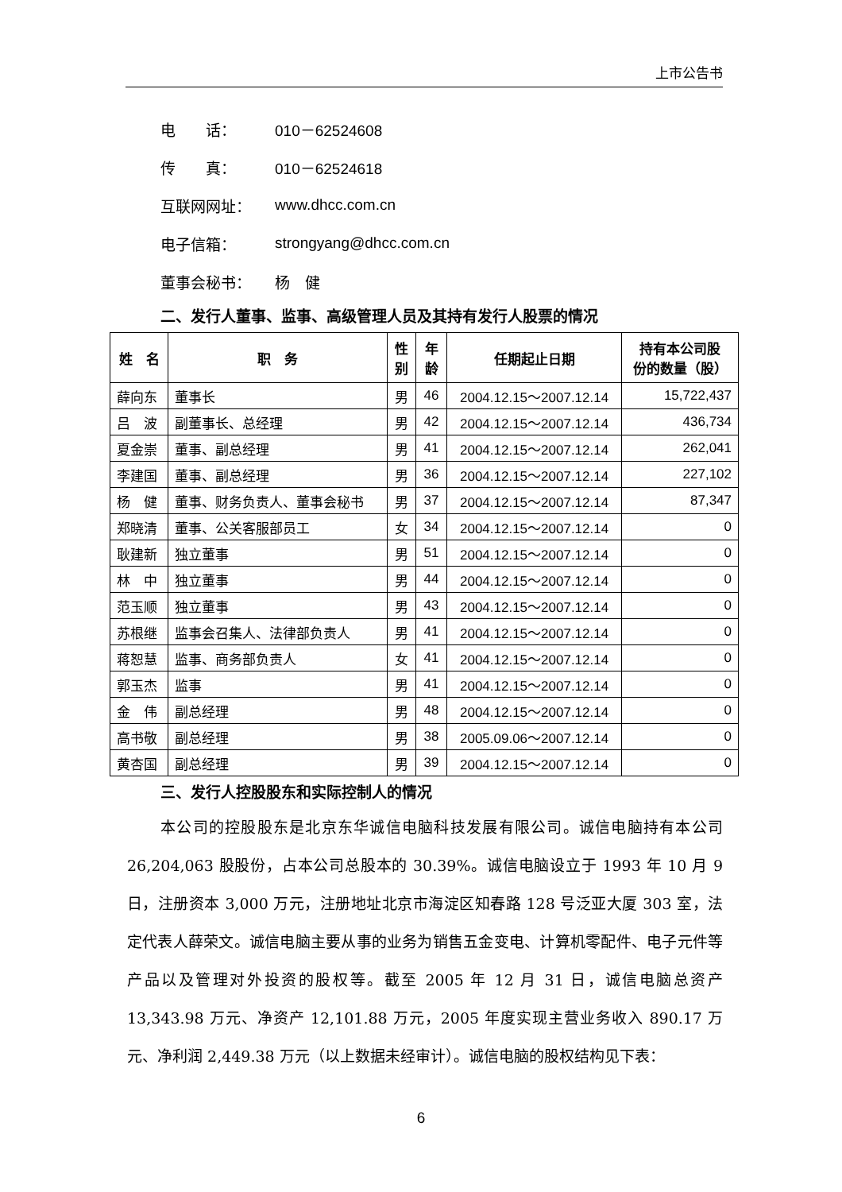上市公告书
电　　话： 010－62524608
传　　真： 010－62524618
互联网网址： www.dhcc.com.cn
电子信箱： strongyang@dhcc.com.cn
董事会秘书： 杨　健
二、发行人董事、监事、高级管理人员及其持有发行人股票的情况
| 姓 名 | 职 务 | 性 别 | 年 龄 | 任期起止日期 | 持有本公司股 份的数量（股） |
| --- | --- | --- | --- | --- | --- |
| 薛向东 | 董事长 | 男 | 46 | 2004.12.15～2007.12.14 | 15,722,437 |
| 吕 波 | 副董事长、总经理 | 男 | 42 | 2004.12.15～2007.12.14 | 436,734 |
| 夏金崇 | 董事、副总经理 | 男 | 41 | 2004.12.15～2007.12.14 | 262,041 |
| 李建国 | 董事、副总经理 | 男 | 36 | 2004.12.15～2007.12.14 | 227,102 |
| 杨 健 | 董事、财务负责人、董事会秘书 | 男 | 37 | 2004.12.15～2007.12.14 | 87,347 |
| 郑晓清 | 董事、公关客服部员工 | 女 | 34 | 2004.12.15～2007.12.14 | 0 |
| 耿建新 | 独立董事 | 男 | 51 | 2004.12.15～2007.12.14 | 0 |
| 林 中 | 独立董事 | 男 | 44 | 2004.12.15～2007.12.14 | 0 |
| 范玉顺 | 独立董事 | 男 | 43 | 2004.12.15～2007.12.14 | 0 |
| 苏根继 | 监事会召集人、法律部负责人 | 男 | 41 | 2004.12.15～2007.12.14 | 0 |
| 蒋恕慧 | 监事、商务部负责人 | 女 | 41 | 2004.12.15～2007.12.14 | 0 |
| 郭玉杰 | 监事 | 男 | 41 | 2004.12.15～2007.12.14 | 0 |
| 金 伟 | 副总经理 | 男 | 48 | 2004.12.15～2007.12.14 | 0 |
| 高书敬 | 副总经理 | 男 | 38 | 2005.09.06～2007.12.14 | 0 |
| 黄杏国 | 副总经理 | 男 | 39 | 2004.12.15～2007.12.14 | 0 |
三、发行人控股股东和实际控制人的情况
本公司的控股股东是北京东华诚信电脑科技发展有限公司。诚信电脑持有本公司 26,204,063 股股份，占本公司总股本的 30.39%。诚信电脑设立于 1993 年 10 月 9 日，注册资本 3,000 万元，注册地址北京市海淀区知春路 128 号泛亚大厦 303 室，法定代表人薛荣文。诚信电脑主要从事的业务为销售五金变电、计算机零配件、电子元件等产品以及管理对外投资的股权等。截至 2005 年 12 月 31 日，诚信电脑总资产 13,343.98 万元、净资产 12,101.88 万元，2005 年度实现主营业务收入 890.17 万元、净利润 2,449.38 万元（以上数据未经审计）。诚信电脑的股权结构见下表：
6